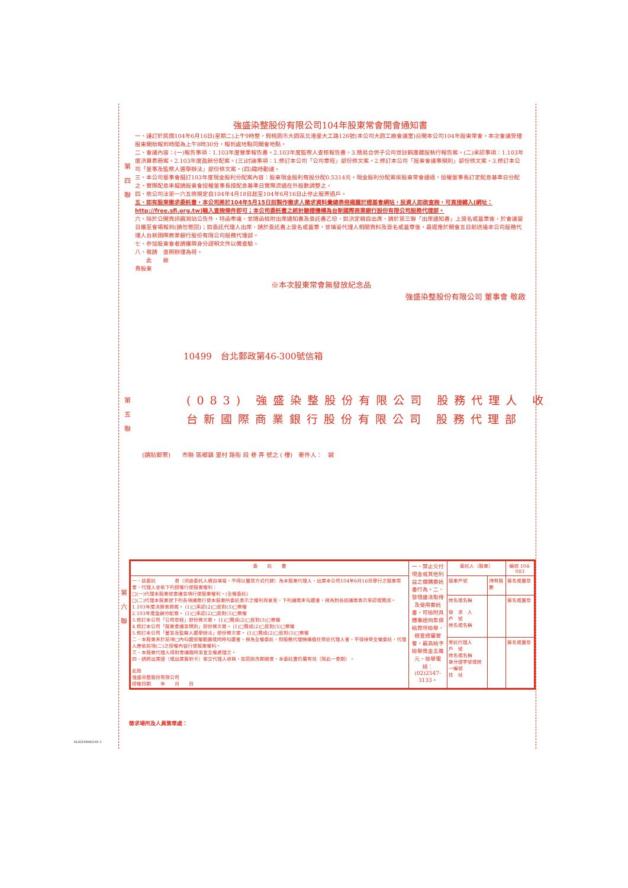第 四 聯
強盛染整股份有限公司104年股東常會開會通知書
一、謹訂於民國104年6月16日(星期二)上午9時整，假桃園市大園區北港里大工路126號(本公司大園工廠會議室)召開本公司104年股東常會。本次會議受理股東開始報到時間為上午8時30分，報到處地點同開會地點。
二、會議內容：(一)報告事項：1.103年度營業報告書。2.103年度監察人查核報告書。3.簡易合併子公司並註銷庫藏股執行報告案。(二)承認事項：1.103年度決算表冊案。2.103年度盈餘分配案。(三)討論事項：1.修訂本公司「公司章程」部份條文案。2.修訂本公司「股東會議事規則」部份條文案。3.修訂本公司「董事及監察人選舉辦法」部份條文案。(四)臨時動議。
三、本公司董事會擬訂103年度現金股利分配案內容：股東現金股利每股分配0.5314元。現金股利分配案俟股東常會通過，授權董事長訂定配息基準日分配之。實際配息率擬請股東會授權董事長按配息基準日實際流通在外股數調整之。
四、依公司法第一六五條規定自104年4月18日起至104年6月16日止停止股票過戶。
五、如有股東徵求委託書，本公司將於104年5月15日前製作徵求人徵求資料彙總表冊揭露於證基會網站，投資人如欲查詢，可直接鍵入(網址：http://free.sfi.org.tw)輸入查詢條件即可；本公司委託書之統計驗證機構為台新國際商業銀行股份有限公司股務代理部。
六、除於公開資訊觀測站公告外，特函奉達，並隨函檢附出席通知書及委託書乙份，如決定親自出席，請於第三聯「出席通知書」上簽名或蓋章後，於會議當日攜至會場報到(請勿寄回)；如委託代理人出席，請於委託書上簽名或蓋章，並填妥代理人相關資料及簽名或蓋章後，最遲應於開會五日前送達本公司股務代理人台新國際商業銀行股份有限公司股務代理部。
七、參加股東會者請攜帶身分證明文件以備查驗。
八、敬請　查照辦理為荷。
　　此　　致
貴股東
※本次股東常會無發放紀念品
強盛染整股份有限公司 董事會 敬啟
10499　台北郵政第46-300號信箱
第 五 聯
(083) 強盛染整股份有限公司 股務代理人 收
台新國際商業銀行股份有限公司 股務代理部
(請貼郵票)　　市縣 區鄉鎮 里村 路街 段 巷 弄 號之 ( 樓)　寄件人：　鍼
第 六 聯
| 委 託 書 | 一、禁止交付現金或其他利益之價購委託書行為。二、發現違法取得及使用委託書，可檢附具體事證向集保結算所檢舉，經查證屬實者，最高給予檢舉獎金五萬元，檢舉電話：(02)2547-3133。 | 委託人（股東） | | 編號 104-083 |
| --- | --- | --- | --- | --- |
| 一、茲委託 君（須由委託人親自填寫，不得以蓋章方式代替）為本股東代理人，出席本公司104年6月16日舉行之股東常會，代理人並依下列授權行使股東權利： □(一)代理本股東就會議事項行使股東權利。(全權委託) □(二)代理本股東就下列各項議案行使本股東所委託表示之權利與意見，下列議案未勾選者，視為對各該議案表示承認或贊成。 1.103年度決算表冊案。 (1)□承認(2)□反對(3)□棄權 2.103年度盈餘分配案。 (1)□承認(2)□反對(3)□棄權 3.修訂本公司「公司章程」部份條文案。 (1)□贊成(2)□反對(3)□棄權 4.修訂本公司「股東會議事規則」部份條文案。 (1)□贊成(2)□反對(3)□棄權 5.修訂本公司「董事及監察人選舉辦法」部份條文案。 (1)□贊成(2)□反對(3)□棄權 二、本股東未於前項□內勾選授權範圍或同時勾選者，視為全權委託，但股務代理機構擔任受託代理人者，不得接受全權委託，代理人應依前項(二)之授權內容行使股東權利。 三、本股東代理人得對會議臨時事宜全權處理之。 四、請將出席證（或出席簽到卡）寄交代理人收執，如因故改期開會，本委託書仍屬有效（限此一會期）。 此致 強盛染整股份有限公司 授權日期 年 月 日 | | 股東戶號 | 持有股數 | 簽名或蓋章 |
| | | 姓名或名稱 徵 求 人 戶 號 姓名或名稱 | | 簽名或蓋章 |
| | | 受託代理人 戶 號 姓名或名稱 身分證字號或統一編號 住 址 | | 簽名或蓋章 |
徵求場所及人員簽章處：
SL02100042101-1